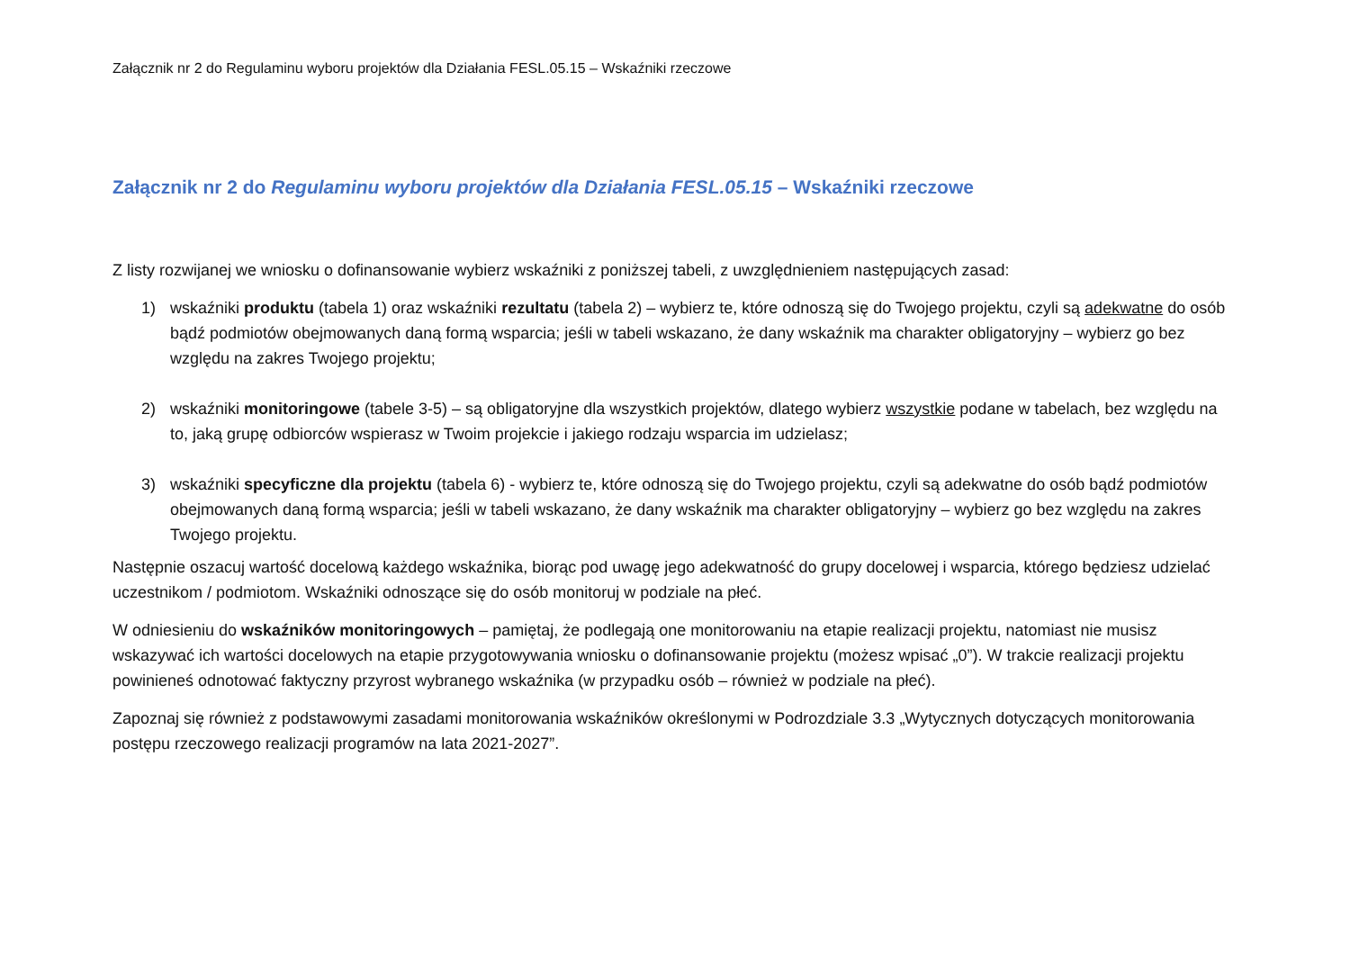Załącznik nr 2 do Regulaminu wyboru projektów dla Działania FESL.05.15 – Wskaźniki rzeczowe
Załącznik nr 2 do Regulaminu wyboru projektów dla Działania FESL.05.15 – Wskaźniki rzeczowe
Z listy rozwijanej we wniosku o dofinansowanie wybierz wskaźniki z poniższej tabeli, z uwzględnieniem następujących zasad:
1) wskaźniki produktu (tabela 1) oraz wskaźniki rezultatu (tabela 2) – wybierz te, które odnoszą się do Twojego projektu, czyli są adekwatne do osób bądź podmiotów obejmowanych daną formą wsparcia; jeśli w tabeli wskazano, że dany wskaźnik ma charakter obligatoryjny – wybierz go bez względu na zakres Twojego projektu;
2) wskaźniki monitoringowe (tabele 3-5) – są obligatoryjne dla wszystkich projektów, dlatego wybierz wszystkie podane w tabelach, bez względu na to, jaką grupę odbiorców wspierasz w Twoim projekcie i jakiego rodzaju wsparcia im udzielasz;
3) wskaźniki specyficzne dla projektu (tabela 6) - wybierz te, które odnoszą się do Twojego projektu, czyli są adekwatne do osób bądź podmiotów obejmowanych daną formą wsparcia; jeśli w tabeli wskazano, że dany wskaźnik ma charakter obligatoryjny – wybierz go bez względu na zakres Twojego projektu.
Następnie oszacuj wartość docelową każdego wskaźnika, biorąc pod uwagę jego adekwatność do grupy docelowej i wsparcia, którego będziesz udzielać uczestnikom / podmiotom. Wskaźniki odnoszące się do osób monitoruj w podziale na płeć.
W odniesieniu do wskaźników monitoringowych – pamiętaj, że podlegają one monitorowaniu na etapie realizacji projektu, natomiast nie musisz wskazywać ich wartości docelowych na etapie przygotowywania wniosku o dofinansowanie projektu (możesz wpisać „0”). W trakcie realizacji projektu powinieneś odnotować faktyczny przyrost wybranego wskaźnika (w przypadku osób – również w podziale na płeć).
Zapoznaj się również z podstawowymi zasadami monitorowania wskaźników określonymi w Podrozdziale 3.3 „Wytycznych dotyczących monitorowania postępu rzeczowego realizacji programów na lata 2021-2027”.